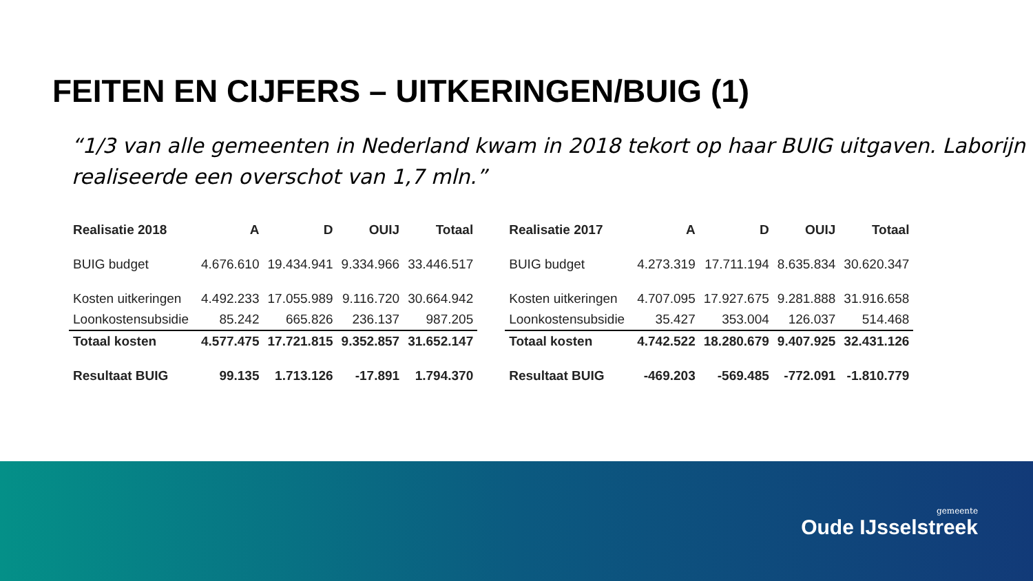FEITEN EN CIJFERS – UITKERINGEN/BUIG (1)
“1/3 van alle gemeenten in Nederland kwam in 2018 tekort op haar BUIG uitgaven. Laborijn realiseerde een overschot van 1,7 mln.”
| Realisatie 2018 | A | D | OUIJ | Totaal |
| --- | --- | --- | --- | --- |
| BUIG budget | 4.676.610 | 19.434.941 | 9.334.966 | 33.446.517 |
| Kosten uitkeringen | 4.492.233 | 17.055.989 | 9.116.720 | 30.664.942 |
| Loonkostensubsidie | 85.242 | 665.826 | 236.137 | 987.205 |
| Totaal kosten | 4.577.475 | 17.721.815 | 9.352.857 | 31.652.147 |
| Resultaat BUIG | 99.135 | 1.713.126 | -17.891 | 1.794.370 |
| Realisatie 2017 | A | D | OUIJ | Totaal |
| --- | --- | --- | --- | --- |
| BUIG budget | 4.273.319 | 17.711.194 | 8.635.834 | 30.620.347 |
| Kosten uitkeringen | 4.707.095 | 17.927.675 | 9.281.888 | 31.916.658 |
| Loonkostensubsidie | 35.427 | 353.004 | 126.037 | 514.468 |
| Totaal kosten | 4.742.522 | 18.280.679 | 9.407.925 | 32.431.126 |
| Resultaat BUIG | -469.203 | -569.485 | -772.091 | -1.810.779 |
gemeente
Oude IJsselstreek